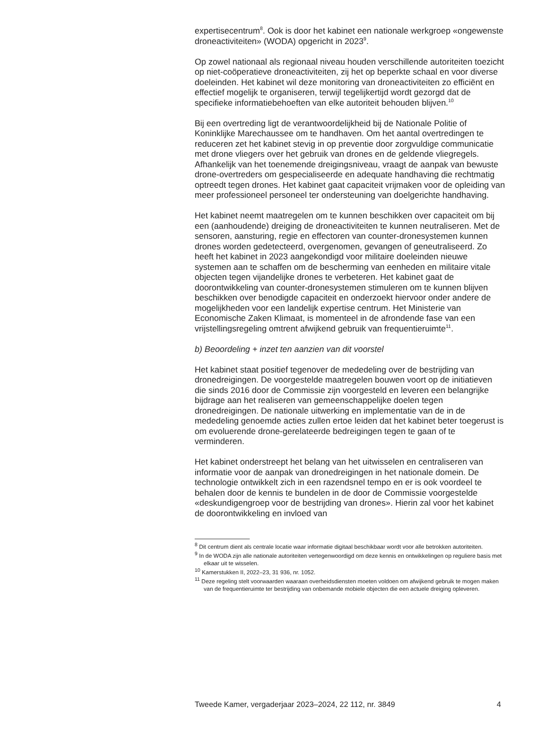expertisecentrum<sup>8</sup>. Ook is door het kabinet een nationale werkgroep «ongewenste droneactiviteiten» (WODA) opgericht in 2023<sup>9</sup>.
Op zowel nationaal als regionaal niveau houden verschillende autoriteiten toezicht op niet-coöperatieve droneactiviteiten, zij het op beperkte schaal en voor diverse doeleinden. Het kabinet wil deze monitoring van droneactiviteiten zo efficiënt en effectief mogelijk te organiseren, terwijl tegelijkertijd wordt gezorgd dat de specifieke informatiebehoeften van elke autoriteit behouden blijven.<sup>10</sup>
Bij een overtreding ligt de verantwoordelijkheid bij de Nationale Politie of Koninklijke Marechaussee om te handhaven. Om het aantal overtredingen te reduceren zet het kabinet stevig in op preventie door zorgvuldige communicatie met drone vliegers over het gebruik van drones en de geldende vliegregels. Afhankelijk van het toenemende dreigingsniveau, vraagt de aanpak van bewuste drone-overtreders om gespecialiseerde en adequate handhaving die rechtmatig optreedt tegen drones. Het kabinet gaat capaciteit vrijmaken voor de opleiding van meer professioneel personeel ter ondersteuning van doelgerichte handhaving.
Het kabinet neemt maatregelen om te kunnen beschikken over capaciteit om bij een (aanhoudende) dreiging de droneactiviteiten te kunnen neutraliseren. Met de sensoren, aansturing, regie en effectoren van counter-dronesystemen kunnen drones worden gedetecteerd, overgenomen, gevangen of geneutraliseerd. Zo heeft het kabinet in 2023 aangekondigd voor militaire doeleinden nieuwe systemen aan te schaffen om de bescherming van eenheden en militaire vitale objecten tegen vijandelijke drones te verbeteren. Het kabinet gaat de doorontwikkeling van counter-dronesystemen stimuleren om te kunnen blijven beschikken over benodigde capaciteit en onderzoekt hiervoor onder andere de mogelijkheden voor een landelijk expertise centrum. Het Ministerie van Economische Zaken Klimaat, is momenteel in de afrondende fase van een vrijstellingsregeling omtrent afwijkend gebruik van frequentieruimte<sup>11</sup>.
b) Beoordeling + inzet ten aanzien van dit voorstel
Het kabinet staat positief tegenover de mededeling over de bestrijding van dronedreigingen. De voorgestelde maatregelen bouwen voort op de initiatieven die sinds 2016 door de Commissie zijn voorgesteld en leveren een belangrijke bijdrage aan het realiseren van gemeenschappelijke doelen tegen dronedreigingen. De nationale uitwerking en implementatie van de in de mededeling genoemde acties zullen ertoe leiden dat het kabinet beter toegerust is om evoluerende drone-gerelateerde bedreigingen tegen te gaan of te verminderen.
Het kabinet onderstreept het belang van het uitwisselen en centraliseren van informatie voor de aanpak van dronedreigingen in het nationale domein. De technologie ontwikkelt zich in een razendsnel tempo en er is ook voordeel te behalen door de kennis te bundelen in de door de Commissie voorgestelde «deskundigengroep voor de bestrijding van drones». Hierin zal voor het kabinet de doorontwikkeling en invloed van
<sup>8</sup> Dit centrum dient als centrale locatie waar informatie digitaal beschikbaar wordt voor alle betrokken autoriteiten.
<sup>9</sup> In de WODA zijn alle nationale autoriteiten vertegenwoordigd om deze kennis en ontwikkelingen op reguliere basis met elkaar uit te wisselen.
<sup>10</sup> Kamerstukken II, 2022–23, 31 936, nr. 1052.
<sup>11</sup> Deze regeling stelt voorwaarden waaraan overheidsdiensten moeten voldoen om afwijkend gebruik te mogen maken van de frequentieruimte ter bestrijding van onbemande mobiele objecten die een actuele dreiging opleveren.
Tweede Kamer, vergaderjaar 2023–2024, 22 112, nr. 3849 4